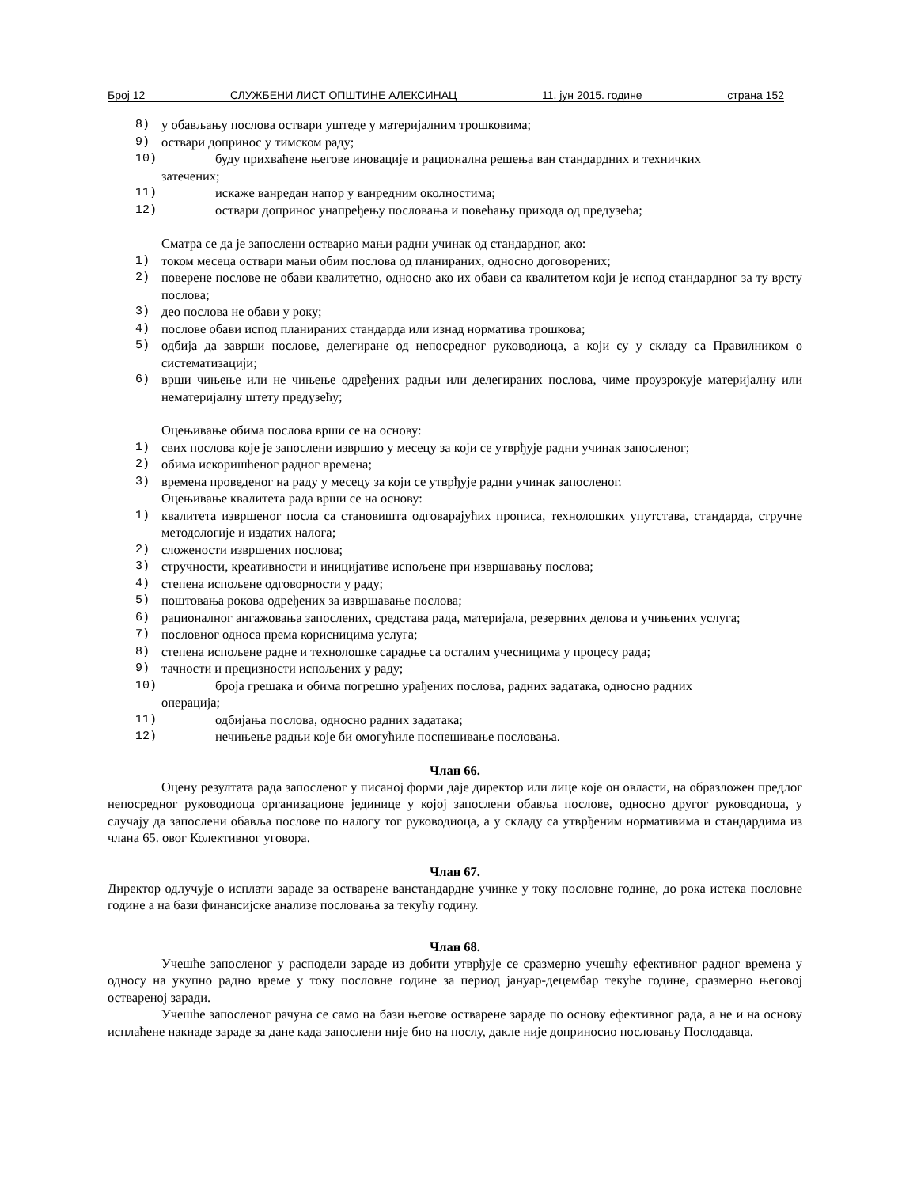Број 12 СЛУЖБЕНИ ЛИСТ ОПШТИНЕ АЛЕКСИНАЦ 11. јун 2015. године страна 152
8) у обављању послова оствари уштеде у материјалним трошковима;
9) оствари допринос у тимском раду;
10) буду прихваћене његове иновације и рационална решења ван стандардних и техничких
затечених;
11) искаже ванредан напор у ванредним околностима;
12) оствари допринос унапређењу пословања и повећању прихода од предузећа;
Сматра се да је запослени остварио мањи радни учинак од стандардног, ако:
1) током месеца оствари мањи обим послова од планираних, односно договорених;
2) поверене послове не обави квалитетно, односно ако их обави са квалитетом који је испод стандардног за ту врсту послова;
3) део послова не обави у року;
4) послове обави испод планираних стандарда или изнад норматива трошкова;
5) одбија да заврши послове, делегиране од непосредног руководиоца, а који су у складу са Правилником о систематизацији;
6) врши чињење или не чињење одређених радњи или делегираних послова, чиме проузрокује материјалну или нематеријалну штету предузећу;
Оцењивање обима послова врши се на основу:
1) свих послова које је запослени извршио у месецу за који се утврђује радни учинак запосленог;
2) обима искоришћеног радног времена;
3) времена проведеног на раду у месецу за који се утврђује радни учинак запосленог.
Оцењивање квалитета рада врши се на основу:
1) квалитета извршеног посла са становишта одговарајућих прописа, технолошких упутстава, стандарда, стручне методологије и издатих налога;
2) сложености извршених послова;
3) стручности, креативности и иницијативе испољене при извршавању послова;
4) степена испољене одговорности у раду;
5) поштовања рокова одређених за извршавање послова;
6) рационалног ангажовања запослених, средстава рада, материјала, резервних делова и учињених услуга;
7) пословног односа према корисницима услуга;
8) степена испољене радне и технолошке сарадње са осталим учесницима у процесу рада;
9) тачности и прецизности испољених у раду;
10) броја грешака и обима погрешно урађених послова, радних задатака, односно радних
операција;
11) одбијања послова, односно радних задатака;
12) нечињење радњи које би омогућиле поспешивање пословања.
Члан 66.
Оцену резултата рада запосленог у писаној форми даје директор или лице које он овласти, на образложен предлог непосредног руководиоца организационе јединице у којој запослени обавља послове, односно другог руководиоца, у случају да запослени обавља послове по налогу тог руководиоца, а у складу са утврђеним нормативима и стандардима из члана 65. овог Колективног уговора.
Члан 67.
Директор одлучује о исплати зараде за остварене ванстандардне учинке у току пословне године, до рока истека пословне године а на бази финансијске анализе пословања за текућу годину.
Члан 68.
Учешће запосленог у расподели зараде из добити утврђује се сразмерно учешћу ефективног радног времена у односу на укупно радно време у току пословне године за период јануар-децембар текуће године, сразмерно његовој оствареној заради.
Учешће запосленог рачуна се само на бази његове остварене зараде по основу ефективног рада, а не и на основу исплаћене накнаде зараде за дане када запослени није био на послу, дакле није доприносио пословању Послодавца.